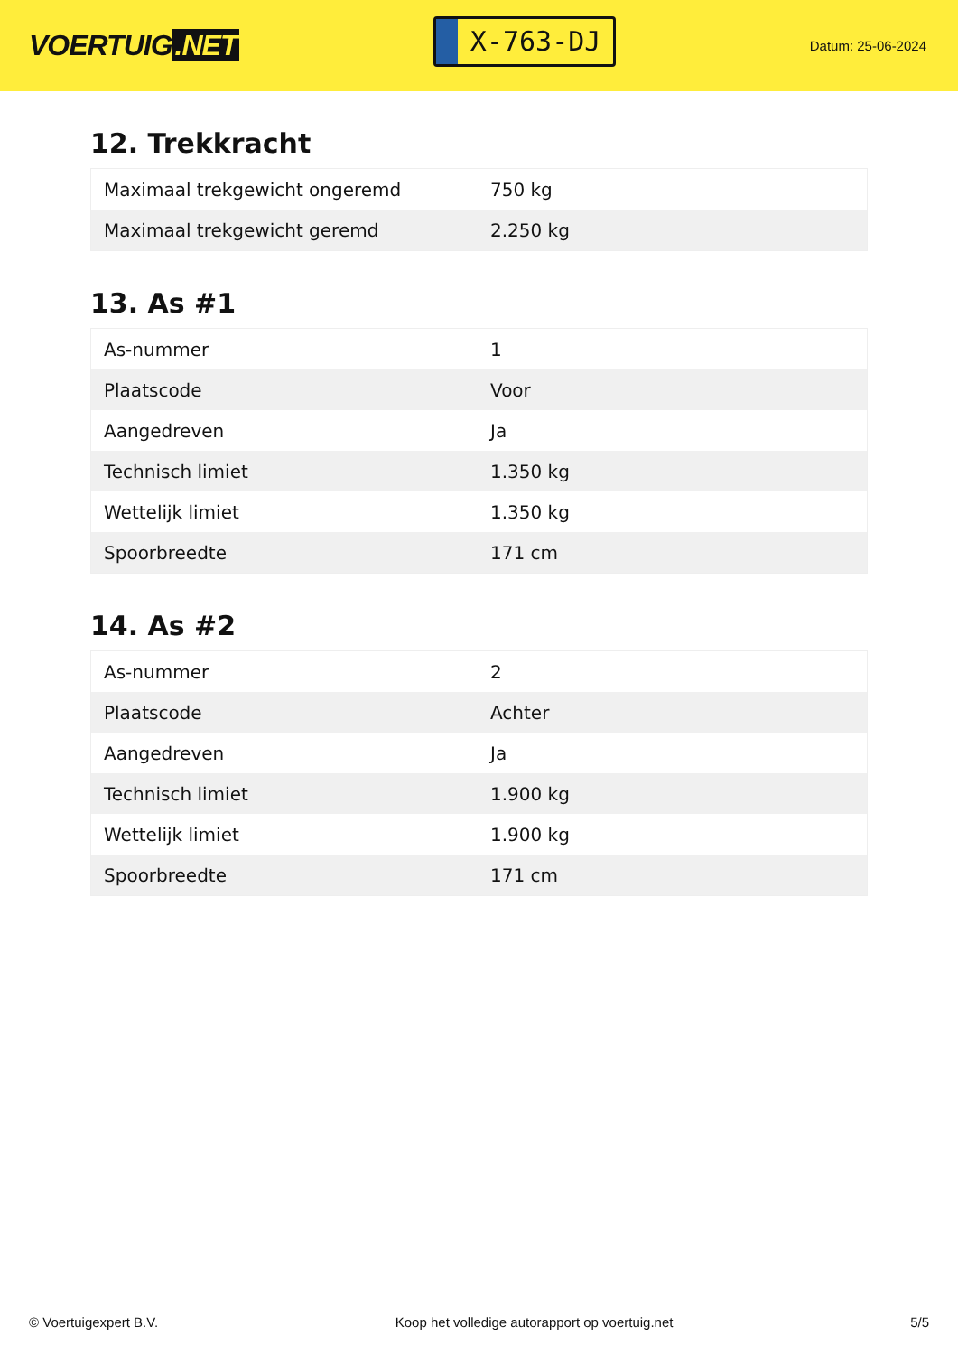VOERTUIG.NET
X-763-DJ
Datum: 25-06-2024
12. Trekkracht
| Maximaal trekgewicht ongeremd | 750 kg |
| Maximaal trekgewicht geremd | 2.250 kg |
13. As #1
| As-nummer | 1 |
| Plaatscode | Voor |
| Aangedreven | Ja |
| Technisch limiet | 1.350 kg |
| Wettelijk limiet | 1.350 kg |
| Spoorbreedte | 171 cm |
14. As #2
| As-nummer | 2 |
| Plaatscode | Achter |
| Aangedreven | Ja |
| Technisch limiet | 1.900 kg |
| Wettelijk limiet | 1.900 kg |
| Spoorbreedte | 171 cm |
© Voertuigexpert B.V. Koop het volledige autorapport op voertuig.net 5/5